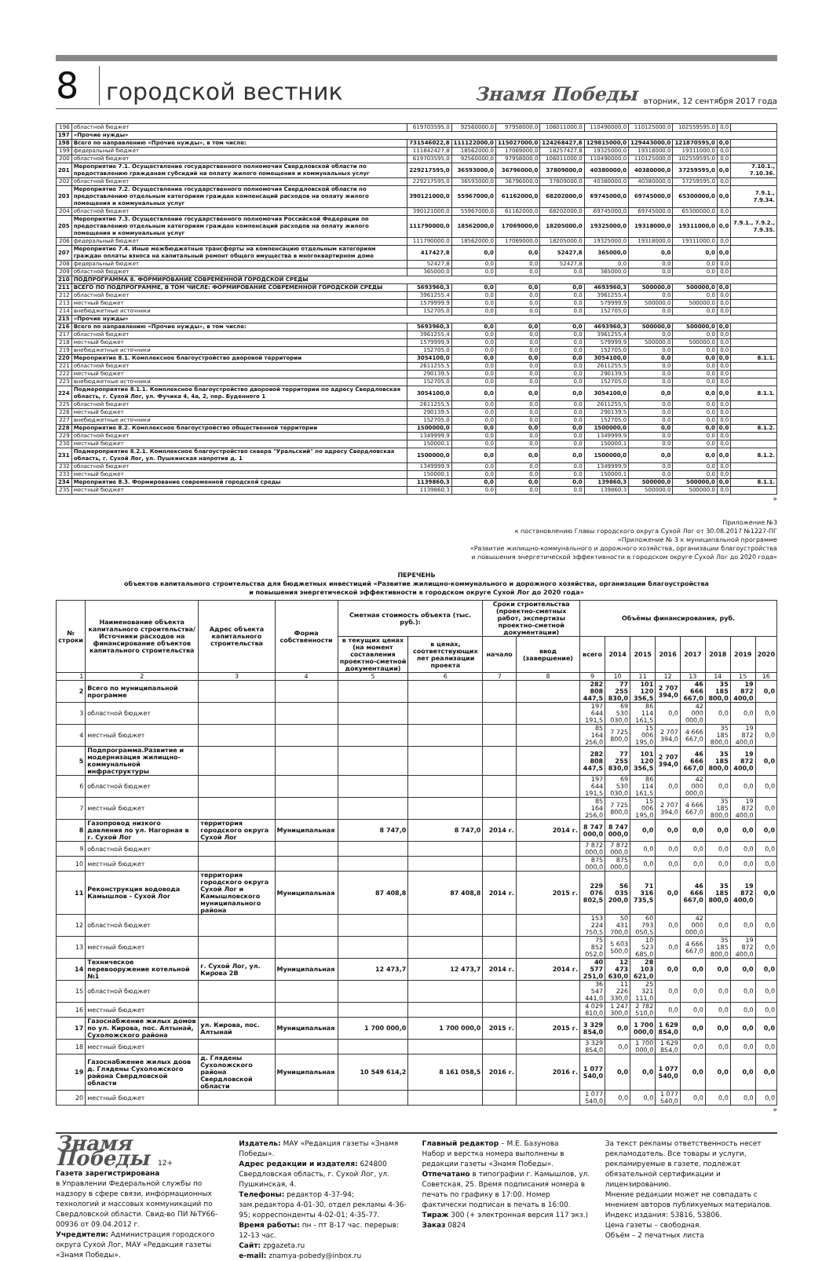8
городской вестник
Знамя Победы
вторник, 12 сентября 2017 года
| 196 | областной бюджет | 619703595,0 | 92560000,0 | 97958000,0 | 106011000,0 | 110490000,0 | 110125000,0 | 102559595,0 | 0,0 | |
| 197 | «Прочие нужды» | | | | | | | | | |
| 198 | Всего по направлению «Прочие нужды», в том числе: | 731546022,8 | 111122000,0 | 115027000,0 | 124268427,8 | 129815000,0 | 129443000,0 | 121870595,0 | 0,0 | |
| 199 | федеральный бюджет | 111842427,8 | 18562000,0 | 17069000,0 | 18257427,8 | 19325000,0 | 19318000,0 | 19311000,0 | 0,0 | |
| 200 | областной бюджет | 619703595,0 | 92560000,0 | 97958000,0 | 106011000,0 | 110490000,0 | 110125000,0 | 102559595,0 | 0,0 | |
| 201 | Мероприятие 7.1. Осуществление государственного полномочия Свердловской области по предоставлению гражданам субсидий на оплату жилого помещения и коммунальных услуг | 229217595,0 | 36593000,0 | 36796000,0 | 37809000,0 | 40380000,0 | 40380000,0 | 37259595,0 | 0,0 | 7.10.1., 7.10.36. |
| 202 | областной бюджет | 229217595,0 | 36593000,0 | 36796000,0 | 37809000,0 | 40380000,0 | 40380000,0 | 37259595,0 | 0,0 | |
| 203 | Мероприятие 7.2. Осуществление государственного полномочия Свердловской области по предоставлению отдельным категориям граждан компенсаций расходов на оплату жилого помещения и коммунальных услуг | 390121000,0 | 55967000,0 | 61162000,0 | 68202000,0 | 69745000,0 | 69745000,0 | 65300000,0 | 0,0 | 7.9.1., 7.9.34. |
| 204 | областной бюджет | 390121000,0 | 55967000,0 | 61162000,0 | 68202000,0 | 69745000,0 | 69745000,0 | 65300000,0 | 0,0 | |
| 205 | Мероприятие 7.3. Осуществление государственного полномочия Российской Федерации по предоставлению отдельным категориям граждан компенсаций расходов на оплату жилого помещения и коммунальных услуг | 111790000,0 | 18562000,0 | 17069000,0 | 18205000,0 | 19325000,0 | 19318000,0 | 19311000,0 | 0,0 | 7.9.1., 7.9.2., 7.9.35. |
| 206 | федеральный бюджет | 111790000,0 | 18562000,0 | 17069000,0 | 18205000,0 | 19325000,0 | 19318000,0 | 19311000,0 | 0,0 | |
| 207 | Мероприятие 7.4. Иные межбюджетные трансферты на компенсацию отдельным категориям граждан оплаты взноса на капитальный ремонт общего имущества в многоквартирном доме | 417427,8 | 0,0 | 0,0 | 52427,8 | 365000,0 | 0,0 | 0,0 | 0,0 | |
| 208 | федеральный бюджет | 52427,8 | 0,0 | 0,0 | 52427,8 | 0,0 | 0,0 | 0,0 | 0,0 | |
| 209 | областной бюджет | 365000,0 | 0,0 | 0,0 | 0,0 | 365000,0 | 0,0 | 0,0 | 0,0 | |
| 210 | ПОДПРОГРАММА 8. ФОРМИРОВАНИЕ СОВРЕМЕННОЙ ГОРОДСКОЙ СРЕДЫ | | | | | | | | | |
| 211 | ВСЕГО ПО ПОДПРОГРАММЕ, В ТОМ ЧИСЛЕ: ФОРМИРОВАНИЕ СОВРЕМЕННОЙ ГОРОДСКОЙ СРЕДЫ | 5693960,3 | 0,0 | 0,0 | 0,0 | 4693960,3 | 500000,0 | 500000,0 | 0,0 | |
| 212 | областной бюджет | 3961255,4 | 0,0 | 0,0 | 0,0 | 3961255,4 | 0,0 | 0,0 | 0,0 | |
| 213 | местный бюджет | 1579999,9 | 0,0 | 0,0 | 0,0 | 579999,9 | 500000,0 | 500000,0 | 0,0 | |
| 214 | внебюджетные источники | 152705,0 | 0,0 | 0,0 | 0,0 | 152705,0 | 0,0 | 0,0 | 0,0 | |
| 215 | «Прочие нужды» | | | | | | | | | |
| 216 | Всего по направлению «Прочие нужды», в том числе: | 5693960,3 | 0,0 | 0,0 | 0,0 | 4693960,3 | 500000,0 | 500000,0 | 0,0 | |
| 217 | областной бюджет | 3961255,4 | 0,0 | 0,0 | 0,0 | 3961255,4 | 0,0 | 0,0 | 0,0 | |
| 218 | местный бюджет | 1579999,9 | 0,0 | 0,0 | 0,0 | 579999,9 | 500000,0 | 500000,0 | 0,0 | |
| 219 | внебюджетные источники | 152705,0 | 0,0 | 0,0 | 0,0 | 152705,0 | 0,0 | 0,0 | 0,0 | |
| 220 | Мероприятие 8.1. Комплексное благоустройство дворовой территории | 3054100,0 | 0,0 | 0,0 | 0,0 | 3054100,0 | 0,0 | 0,0 | 0,0 | 8.1.1. |
| 221 | областной бюджет | 2611255,5 | 0,0 | 0,0 | 0,0 | 2611255,5 | 0,0 | 0,0 | 0,0 | |
| 222 | местный бюджет | 290139,5 | 0,0 | 0,0 | 0,0 | 290139,5 | 0,0 | 0,0 | 0,0 | |
| 223 | внебюджетные источники | 152705,0 | 0,0 | 0,0 | 0,0 | 152705,0 | 0,0 | 0,0 | 0,0 | |
| 224 | Подмероприятие 8.1.1. Комплексное благоустройство дворовой территории по адресу Свердловская область, г. Сухой Лог, ул. Фучика 4, 4а, 2, пер. Буденного 1 | 3054100,0 | 0,0 | 0,0 | 0,0 | 3054100,0 | 0,0 | 0,0 | 0,0 | 8.1.1. |
| 225 | областной бюджет | 2611255,5 | 0,0 | 0,0 | 0,0 | 2611255,5 | 0,0 | 0,0 | 0,0 | |
| 226 | местный бюджет | 290139,5 | 0,0 | 0,0 | 0,0 | 290139,5 | 0,0 | 0,0 | 0,0 | |
| 227 | внебюджетные источники | 152705,0 | 0,0 | 0,0 | 0,0 | 152705,0 | 0,0 | 0,0 | 0,0 | |
| 228 | Мероприятие 8.2. Комплексное благоустройство общественной территории | 1500000,0 | 0,0 | 0,0 | 0,0 | 1500000,0 | 0,0 | 0,0 | 0,0 | 8.1.2. |
| 229 | областной бюджет | 1349999,9 | 0,0 | 0,0 | 0,0 | 1349999,9 | 0,0 | 0,0 | 0,0 | |
| 230 | местный бюджет | 150000,1 | 0,0 | 0,0 | 0,0 | 150000,1 | 0,0 | 0,0 | 0,0 | |
| 231 | Подмероприятие 8.2.1. Комплексное благоустройство сквера "Уральский" по адресу Свердловская область, г. Сухой Лог, ул. Пушкинская напротив д. 1 | 1500000,0 | 0,0 | 0,0 | 0,0 | 1500000,0 | 0,0 | 0,0 | 0,0 | 8.1.2. |
| 232 | областной бюджет | 1349999,9 | 0,0 | 0,0 | 0,0 | 1349999,9 | 0,0 | 0,0 | 0,0 | |
| 233 | местный бюджет | 150000,1 | 0,0 | 0,0 | 0,0 | 150000,1 | 0,0 | 0,0 | 0,0 | |
| 234 | Мероприятие 8.3. Формирование современной городской среды | 1139860,3 | 0,0 | 0,0 | 0,0 | 139860,3 | 500000,0 | 500000,0 | 0,0 | 8.1.1. |
| 235 | местный бюджет | 1139860,3 | 0,0 | 0,0 | 0,0 | 139860,3 | 500000,0 | 500000,0 | 0,0 | |
»
Приложение №3
к постановлению Главы городского округа Сухой Лог от 30.08.2017 №1227-ПГ
«Приложение № 3 к муниципальной программе
«Развитие жилищно-коммунального и дорожного хозяйства, организации благоустройства
и повышения энергетической эффективности в городском округе Сухой Лог до 2020 года»
ПЕРЕЧЕНЬ
объектов капитального строительства для бюджетных инвестиций «Развитие жилищно-коммунального и дорожного хозяйства, организации благоустройства
и повышения энергетической эффективности в городском округе Сухой Лог до 2020 года»
| № строки | Наименование объекта капитального строительства/ Источники расходов на финансирование объектов капитального строительства | Адрес объекта капитального строительства | Форма собственности | Сметная стоимость объекта (тыс. руб.): | | Сроки строительства (проектно-сметных работ, экспертизы проектно-сметной документации) | | Объёмы финансирования, руб. | | | | | | | |
| --- | --- | --- | --- | --- | --- | --- | --- | --- | --- | --- | --- | --- | --- | --- | --- |
| | | | | в текущих ценах (на момент составления проектно-сметной документации) | в ценах, соответствующих лет реализации проекта | начало | ввод (завершение) | всего | 2014 | 2015 | 2016 | 2017 | 2018 | 2019 | 2020 |
| 1 | 2 | 3 | 4 | 5 | 6 | 7 | 8 | 9 | 10 | 11 | 12 | 13 | 14 | 15 | 16 |
| 2 | Всего по муниципальной программе | | | | | | | 282 808 447,5 | 77 255 830,0 | 101 120 356,5 | 2 707 394,0 | 46 666 667,0 | 35 185 800,0 | 19 872 400,0 | 0,0 |
| 3 | областной бюджет | | | | | | | 197 644 191,5 | 69 530 030,0 | 86 114 161,5 | 0,0 | 42 000 000,0 | 0,0 | 0,0 | 0,0 |
| 4 | местный бюджет | | | | | | | 85 164 256,0 | 7 725 800,0 | 15 006 195,0 | 2 707 394,0 | 4 666 667,0 | 35 185 800,0 | 19 872 400,0 | 0,0 |
| 5 | Подпрограмма.Развитие и модернизация жилищно-коммунальной инфраструктуры | | | | | | | 282 808 447,5 | 77 255 830,0 | 101 120 356,5 | 2 707 394,0 | 46 666 667,0 | 35 185 800,0 | 19 872 400,0 | 0,0 |
| 6 | областной бюджет | | | | | | | 197 644 191,5 | 69 530 030,0 | 86 114 161,5 | 0,0 | 42 000 000,0 | 0,0 | 0,0 | 0,0 |
| 7 | местный бюджет | | | | | | | 85 164 256,0 | 7 725 800,0 | 15 006 195,0 | 2 707 394,0 | 4 666 667,0 | 35 185 800,0 | 19 872 400,0 | 0,0 |
| 8 | Газопровод низкого давления по ул. Нагорная в г. Сухой Лог | территория городского округа Сухой Лог | Муниципальная | 8 747,0 | 8 747,0 | 2014 г. | 2014 г. | 8 747 000,0 | 8 747 000,0 | 0,0 | 0,0 | 0,0 | 0,0 | 0,0 | 0,0 |
| 9 | областной бюджет | | | | | | | 7 872 000,0 | 7 872 000,0 | 0,0 | 0,0 | 0,0 | 0,0 | 0,0 | 0,0 |
| 10 | местный бюджет | | | | | | | 875 000,0 | 875 000,0 | 0,0 | 0,0 | 0,0 | 0,0 | 0,0 | 0,0 |
| 11 | Реконструкция водовода Камышлов - Сухой Лог | территория городского округа Сухой Лог и Камышловского муниципального района | Муниципальная | 87 408,8 | 87 408,8 | 2014 г. | 2015 г. | 229 076 802,5 | 56 035 200,0 | 71 316 735,5 | 0,0 | 46 666 667,0 | 35 185 800,0 | 19 872 400,0 | 0,0 |
| 12 | областной бюджет | | | | | | | 153 224 750,5 | 50 431 700,0 | 60 793 050,5 | 0,0 | 42 000 000,0 | 0,0 | 0,0 | 0,0 |
| 13 | местный бюджет | | | | | | | 75 852 052,0 | 5 603 500,0 | 10 523 685,0 | 0,0 | 4 666 667,0 | 35 185 800,0 | 19 872 400,0 | 0,0 |
| 14 | Техническое перевооружение котельной №1 | г. Сухой Лог, ул. Кирова 2В | Муниципальная | 12 473,7 | 12 473,7 | 2014 г. | 2014 г. | 40 577 251,0 | 12 473 630,0 | 28 103 621,0 | 0,0 | 0,0 | 0,0 | 0,0 | 0,0 |
| 15 | областной бюджет | | | | | | | 36 547 441,0 | 11 226 330,0 | 25 321 111,0 | 0,0 | 0,0 | 0,0 | 0,0 | 0,0 |
| 16 | местный бюджет | | | | | | | 4 029 810,0 | 1 247 300,0 | 2 782 510,0 | 0,0 | 0,0 | 0,0 | 0,0 | 0,0 |
| 17 | Газоснабжение жилых домов по ул. Кирова, пос. Алтынай, Сухоложского района | ул. Кирова, пос. Алтынай | Муниципальная | 1 700 000,0 | 1 700 000,0 | 2015 г. | 2015 г. | 3 329 854,0 | 0,0 | 1 700 000,0 | 1 629 854,0 | 0,0 | 0,0 | 0,0 | 0,0 |
| 18 | местный бюджет | | | | | | | 3 329 854,0 | 0,0 | 1 700 000,0 | 1 629 854,0 | 0,0 | 0,0 | 0,0 | 0,0 |
| 19 | Газоснабжение жилых доов д. Глядены Сухоложского района Свердловской области | д. Глядены Сухоложского района Свердловской области | Муниципальная | 10 549 614,2 | 8 161 058,5 | 2016 г. | 2016 г. | 1 077 540,0 | 0,0 | 0,0 | 1 077 540,0 | 0,0 | 0,0 | 0,0 | 0,0 |
| 20 | местный бюджет | | | | | | | 1 077 540,0 | 0,0 | 0,0 | 1 077 540,0 | 0,0 | 0,0 | 0,0 | 0,0 |
»
Знамя Победы 12+
Газета зарегистрирована
в Управлении Федеральной службы по надзору в сфере связи, информационных технологий и массовых коммуникаций по Свердловской области. Свид-во ПИ №ТУ66-00936 от 09.04.2012 г.
Учредители: Администрация городского округа Сухой Лог, МАУ «Редакция газеты «Знамя Победы».
Издатель: МАУ «Редакция газеты «Знамя Победы».
Адрес редакции и издателя: 624800 Свердловская область, г. Сухой Лог, ул. Пушкинская, 4.
Телефоны: редактор 4-37-94; зам.редактора 4-01-30, отдел рекламы 4-36-95; корреспонденты 4-02-01; 4-35-77.
Время работы: пн - пт 8-17 час. перерыв: 12-13 час.
Сайт: zpgazeta.ru
e-mail: znamya-pobedy@inbox.ru
Главный редактор – М.Е. Базунова
Набор и верстка номера выполнены в редакции газеты «Знамя Победы».
Отпечатано в типографии г. Камышлов, ул. Советская, 25. Время подписания номера в печать по графику в 17:00. Номер фактически подписан в печать в 16:00.
Тираж 300 (+ электронная версия 117 экз.)
Заказ 0824
За текст рекламы ответственность несет рекламодатель. Все товары и услуги, рекламируемые в газете, подлежат обязательной сертификации и лицензированию.
Мнение редакции может не совпадать с мнением авторов публикуемых материалов.
Индекс издания: 53816, 53806.
Цена газеты – свободная.
Объём – 2 печатных листа